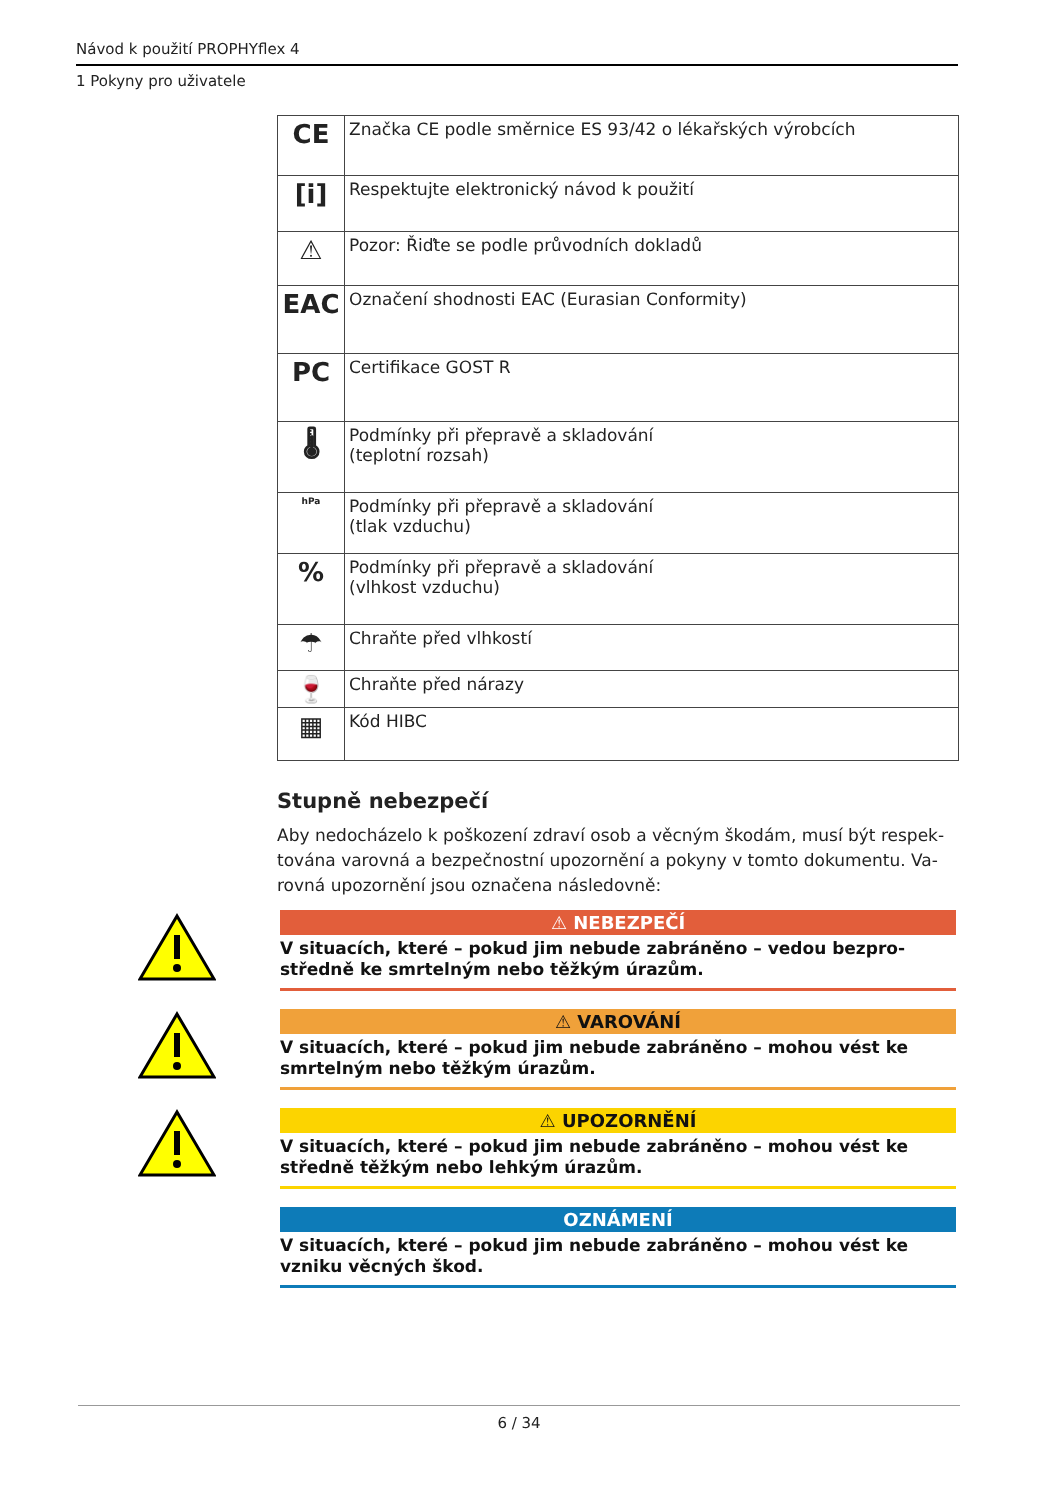Návod k použití PROPHYflex 4
1 Pokyny pro uživatele
| CE | Značka CE podle směrnice ES 93/42 o lékařských výrobcích |
| [i] | Respektujte elektronický návod k použití |
| ⚠ | Pozor: Řiďte se podle průvodních dokladů |
| EAC | Označení shodnosti EAC (Eurasian Conformity) |
| PC | Certifikace GOST R |
| 🌡 | Podmínky při přepravě a skladování (teplotní rozsah) |
| hPa | Podmínky při přepravě a skladování (tlak vzduchu) |
| % | Podmínky při přepravě a skladování (vlhkost vzduchu) |
| ☂ | Chraňte před vlhkostí |
| 🍷 | Chraňte před nárazy |
| ▦ | Kód HIBC |
Stupně nebezpečí
Aby nedocházelo k poškození zdraví osob a věcným škodám, musí být respek-tována varovná a bezpečnostní upozornění a pokyny v tomto dokumentu. Va-rovná upozornění jsou označena následovně:
⚠ NEBEZPEČÍ
V situacích, které – pokud jim nebude zabráněno – vedou bezpro-středně ke smrtelným nebo těžkým úrazům.
⚠ VAROVÁNÍ
V situacích, které – pokud jim nebude zabráněno – mohou vést ke smrtelným nebo těžkým úrazům.
⚠ UPOZORNĚNÍ
V situacích, které – pokud jim nebude zabráněno – mohou vést ke středně těžkým nebo lehkým úrazům.
OZNÁMENÍ
V situacích, které – pokud jim nebude zabráněno – mohou vést ke vzniku věcných škod.
6 / 34